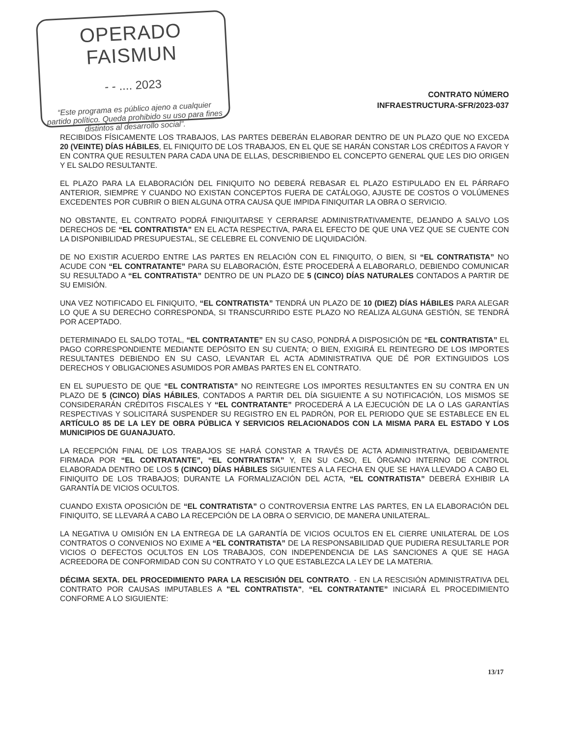OPERADO FAISMUN
- - .... 2023
“Este programa es público ajeno a cualquier partido político. Queda prohibido su uso para fines distintos al desarrollo social”.
CONTRATO NÚMERO
INFRAESTRUCTURA-SFR/2023-037
RECIBIDOS FÍSICAMENTE LOS TRABAJOS, LAS PARTES DEBERÁN ELABORAR DENTRO DE UN PLAZO QUE NO EXCEDA 20 (VEINTE) DÍAS HÁBILES, EL FINIQUITO DE LOS TRABAJOS, EN EL QUE SE HARÁN CONSTAR LOS CRÉDITOS A FAVOR Y EN CONTRA QUE RESULTEN PARA CADA UNA DE ELLAS, DESCRIBIENDO EL CONCEPTO GENERAL QUE LES DIO ORIGEN Y EL SALDO RESULTANTE.
EL PLAZO PARA LA ELABORACIÓN DEL FINIQUITO NO DEBERÁ REBASAR EL PLAZO ESTIPULADO EN EL PÁRRAFO ANTERIOR, SIEMPRE Y CUANDO NO EXISTAN CONCEPTOS FUERA DE CATÁLOGO, AJUSTE DE COSTOS O VOLÚMENES EXCEDENTES POR CUBRIR O BIEN ALGUNA OTRA CAUSA QUE IMPIDA FINIQUITAR LA OBRA O SERVICIO.
NO OBSTANTE, EL CONTRATO PODRÁ FINIQUITARSE Y CERRARSE ADMINISTRATIVAMENTE, DEJANDO A SALVO LOS DERECHOS DE “EL CONTRATISTA” EN EL ACTA RESPECTIVA, PARA EL EFECTO DE QUE UNA VEZ QUE SE CUENTE CON LA DISPONIBILIDAD PRESUPUESTAL, SE CELEBRE EL CONVENIO DE LIQUIDACIÓN.
DE NO EXISTIR ACUERDO ENTRE LAS PARTES EN RELACIÓN CON EL FINIQUITO, O BIEN, SI “EL CONTRATISTA” NO ACUDE CON “EL CONTRATANTE” PARA SU ELABORACIÓN, ÉSTE PROCEDERÁ A ELABORARLO, DEBIENDO COMUNICAR SU RESULTADO A “EL CONTRATISTA” DENTRO DE UN PLAZO DE 5 (CINCO) DÍAS NATURALES CONTADOS A PARTIR DE SU EMISIÓN.
UNA VEZ NOTIFICADO EL FINIQUITO, “EL CONTRATISTA” TENDRÁ UN PLAZO DE 10 (DIEZ) DÍAS HÁBILES PARA ALEGAR LO QUE A SU DERECHO CORRESPONDA, SI TRANSCURRIDO ESTE PLAZO NO REALIZA ALGUNA GESTIÓN, SE TENDRÁ POR ACEPTADO.
DETERMINADO EL SALDO TOTAL, “EL CONTRATANTE” EN SU CASO, PONDRÁ A DISPOSICIÓN DE “EL CONTRATISTA” EL PAGO CORRESPONDIENTE MEDIANTE DEPÓSITO EN SU CUENTA; O BIEN, EXIGIRÁ EL REINTEGRO DE LOS IMPORTES RESULTANTES DEBIENDO EN SU CASO, LEVANTAR EL ACTA ADMINISTRATIVA QUE DÉ POR EXTINGUIDOS LOS DERECHOS Y OBLIGACIONES ASUMIDOS POR AMBAS PARTES EN EL CONTRATO.
EN EL SUPUESTO DE QUE “EL CONTRATISTA” NO REINTEGRE LOS IMPORTES RESULTANTES EN SU CONTRA EN UN PLAZO DE 5 (CINCO) DÍAS HÁBILES, CONTADOS A PARTIR DEL DÍA SIGUIENTE A SU NOTIFICACIÓN, LOS MISMOS SE CONSIDERARÁN CRÉDITOS FISCALES Y “EL CONTRATANTE” PROCEDERÁ A LA EJECUCIÓN DE LA O LAS GARANTÍAS RESPECTIVAS Y SOLICITARÁ SUSPENDER SU REGISTRO EN EL PADRÓN, POR EL PERIODO QUE SE ESTABLECE EN EL ARTÍCULO 85 DE LA LEY DE OBRA PÚBLICA Y SERVICIOS RELACIONADOS CON LA MISMA PARA EL ESTADO Y LOS MUNICIPIOS DE GUANAJUATO.
LA RECEPCIÓN FINAL DE LOS TRABAJOS SE HARÁ CONSTAR A TRAVÉS DE ACTA ADMINISTRATIVA, DEBIDAMENTE FIRMADA POR “EL CONTRATANTE”, “EL CONTRATISTA” Y, EN SU CASO, EL ÓRGANO INTERNO DE CONTROL ELABORADA DENTRO DE LOS 5 (CINCO) DÍAS HÁBILES SIGUIENTES A LA FECHA EN QUE SE HAYA LLEVADO A CABO EL FINIQUITO DE LOS TRABAJOS; DURANTE LA FORMALIZACIÓN DEL ACTA, “EL CONTRATISTA” DEBERÁ EXHIBIR LA GARANTÍA DE VICIOS OCULTOS.
CUANDO EXISTA OPOSICIÓN DE “EL CONTRATISTA” O CONTROVERSIA ENTRE LAS PARTES, EN LA ELABORACIÓN DEL FINIQUITO, SE LLEVARÁ A CABO LA RECEPCIÓN DE LA OBRA O SERVICIO, DE MANERA UNILATERAL.
LA NEGATIVA U OMISIÓN EN LA ENTREGA DE LA GARANTÍA DE VICIOS OCULTOS EN EL CIERRE UNILATERAL DE LOS CONTRATOS O CONVENIOS NO EXIME A “EL CONTRATISTA” DE LA RESPONSABILIDAD QUE PUDIERA RESULTARLE POR VICIOS O DEFECTOS OCULTOS EN LOS TRABAJOS, CON INDEPENDENCIA DE LAS SANCIONES A QUE SE HAGA ACREEDORA DE CONFORMIDAD CON SU CONTRATO Y LO QUE ESTABLEZCA LA LEY DE LA MATERIA.
DÉCIMA SEXTA. DEL PROCEDIMIENTO PARA LA RESCISIÓN DEL CONTRATO. - EN LA RESCISIÓN ADMINISTRATIVA DEL CONTRATO POR CAUSAS IMPUTABLES A "EL CONTRATISTA", “EL CONTRATANTE” INICIARÁ EL PROCEDIMIENTO CONFORME A LO SIGUIENTE:
13/17